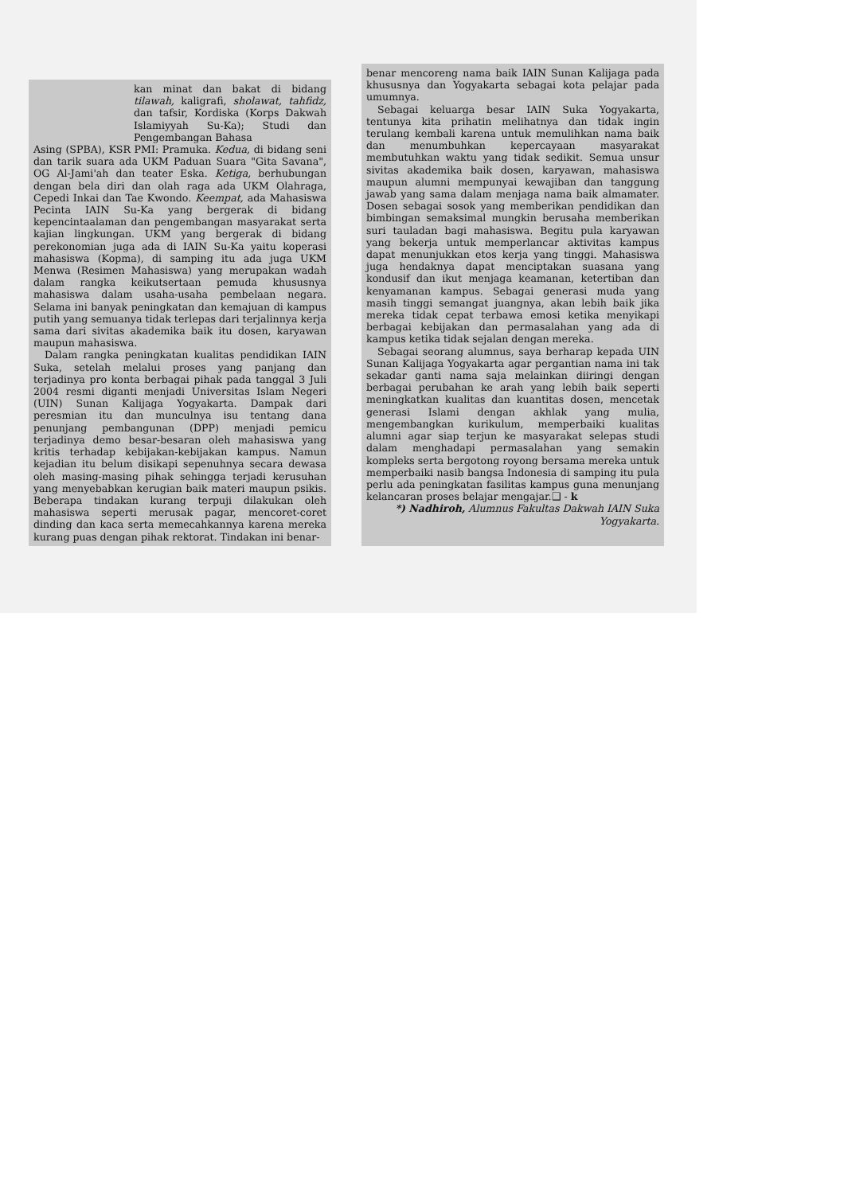kan minat dan bakat di bidang tilawah, kaligrafi, sholawat, tahfidz, dan tafsir, Kordiska (Korps Dakwah Islamiyyah Su-Ka); Studi dan Pengembangan Bahasa
Asing (SPBA), KSR PMI: Pramuka. Kedua, di bidang seni dan tarik suara ada UKM Paduan Suara "Gita Savana", OG Al-Jami'ah dan teater Eska. Ketiga, berhubungan dengan bela diri dan olah raga ada UKM Olahraga, Cepedi Inkai dan Tae Kwondo. Keempat, ada Mahasiswa Pecinta IAIN Su-Ka yang bergerak di bidang kepencintaalaman dan pengembangan masyarakat serta kajian lingkungan. UKM yang bergerak di bidang perekonomian juga ada di IAIN Su-Ka yaitu koperasi mahasiswa (Kopma), di samping itu ada juga UKM Menwa (Resimen Mahasiswa) yang merupakan wadah dalam rangka keikutsertaan pemuda khususnya mahasiswa dalam usaha-usaha pembelaan negara. Selama ini banyak peningkatan dan kemajuan di kampus putih yang semuanya tidak terlepas dari terjalinnya kerja sama dari sivitas akademika baik itu dosen, karyawan maupun mahasiswa.
Dalam rangka peningkatan kualitas pendidikan IAIN Suka, setelah melalui proses yang panjang dan terjadinya pro konta berbagai pihak pada tanggal 3 Juli 2004 resmi diganti menjadi Universitas Islam Negeri (UIN) Sunan Kalijaga Yogyakarta. Dampak dari peresmian itu dan munculnya isu tentang dana penunjang pembangunan (DPP) menjadi pemicu terjadinya demo besar-besaran oleh mahasiswa yang kritis terhadap kebijakan-kebijakan kampus. Namun kejadian itu belum disikapi sepenuhnya secara dewasa oleh masing-masing pihak sehingga terjadi kerusuhan yang menyebabkan kerugian baik materi maupun psikis. Beberapa tindakan kurang terpuji dilakukan oleh mahasiswa seperti merusak pagar, mencoret-coret dinding dan kaca serta memecahkannya karena mereka kurang puas dengan pihak rektorat. Tindakan ini benar-
benar mencoreng nama baik IAIN Sunan Kalijaga pada khususnya dan Yogyakarta sebagai kota pelajar pada umumnya.
Sebagai keluarga besar IAIN Suka Yogyakarta, tentunya kita prihatin melihatnya dan tidak ingin terulang kembali karena untuk memulihkan nama baik dan menumbuhkan kepercayaan masyarakat membutuhkan waktu yang tidak sedikit. Semua unsur sivitas akademika baik dosen, karyawan, mahasiswa maupun alumni mempunyai kewajiban dan tanggung jawab yang sama dalam menjaga nama baik almamater. Dosen sebagai sosok yang memberikan pendidikan dan bimbingan semaksimal mungkin berusaha memberikan suri tauladan bagi mahasiswa. Begitu pula karyawan yang bekerja untuk memperlancar aktivitas kampus dapat menunjukkan etos kerja yang tinggi. Mahasiswa juga hendaknya dapat menciptakan suasana yang kondusif dan ikut menjaga keamanan, ketertiban dan kenyamanan kampus. Sebagai generasi muda yang masih tinggi semangat juangnya, akan lebih baik jika mereka tidak cepat terbawa emosi ketika menyikapi berbagai kebijakan dan permasalahan yang ada di kampus ketika tidak sejalan dengan mereka.
Sebagai seorang alumnus, saya berharap kepada UIN Sunan Kalijaga Yogyakarta agar pergantian nama ini tak sekadar ganti nama saja melainkan diiringi dengan berbagai perubahan ke arah yang lebih baik seperti meningkatkan kualitas dan kuantitas dosen, mencetak generasi Islami dengan akhlak yang mulia, mengembangkan kurikulum, memperbaiki kualitas alumni agar siap terjun ke masyarakat selepas studi dalam menghadapi permasalahan yang semakin kompleks serta bergotong royong bersama mereka untuk memperbaiki nasib bangsa Indonesia di samping itu pula perlu ada peningkatan fasilitas kampus guna menunjang kelancaran proses belajar mengajar.❑ - k
*) Nadhiroh, Alumnus Fakultas Dakwah IAIN Suka Yogyakarta.